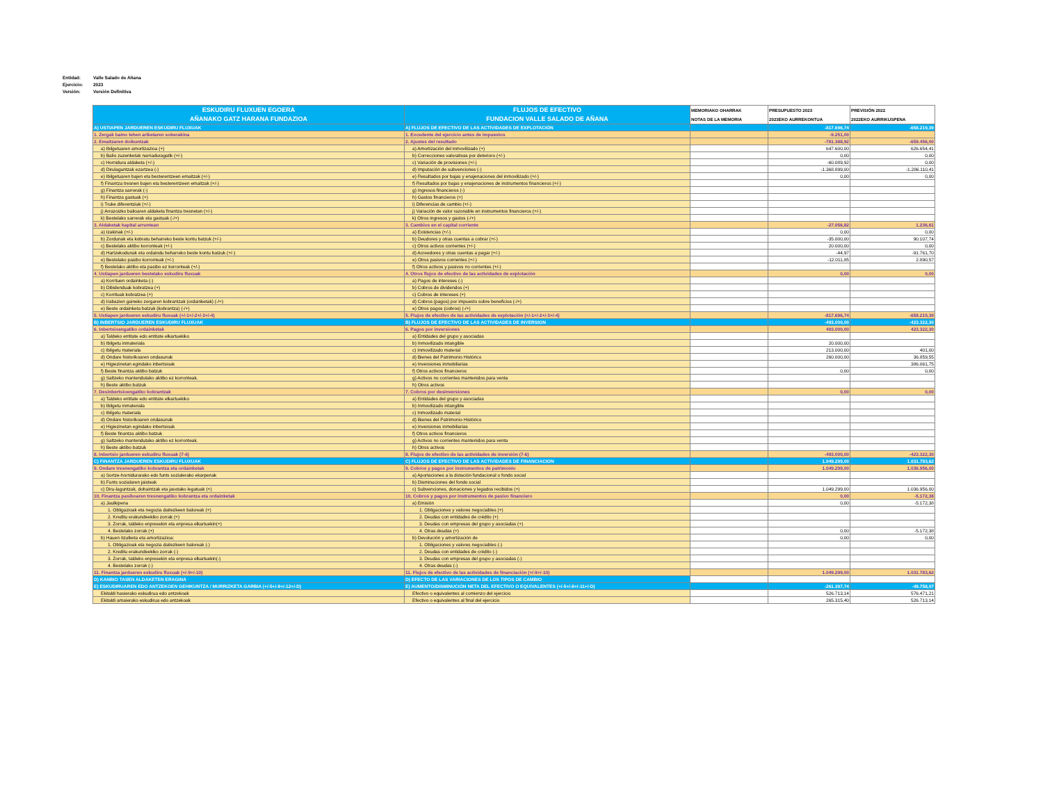Entidad: Valle Salado de Añana
Ejercicio: 2023
Versión: Versión Definitiva
| ESKUDIRU FLUXUEN EGOERA AÑANAKO GATZ HARANA FUNDAZIOA | FLUJOS DE EFECTIVO FUNDACION VALLE SALADO DE AÑANA | MEMORIAKO OHARRAK NOTAS DE LA MEMORIA | PRESUPUESTO 2023 2023EKO AURREKONTUA | PREVISIÓN 2022 2022EKO AURRIKUSPENA |
| --- | --- | --- | --- | --- |
| A) USTIAPEN JARDUEREN ESKUDIRU FLUXUAK | A) FLUJOS DE EFECTIVO DE LAS ACTIVIDADES DE EXPLOTACIÓN | | -817.696,74 | -658.219,39 |
| 1. Zergak baino lehen ariketaren soberakina | 1. Excedente del ejercicio antes de impuestos | | -9.251,00 | |
| 2. Emaitzaren doikuntzak | 2. Ajustes del resultado | | -781.388,92 | -659.456,00 |
| a) Ibilgetuaren amortizazioa (+) | a) Amortización del inmovilizado (+) | | 647.600,00 | 626.654,41 |
| b) Balio zuzenketak narriaduragatik (+/-) | b) Correcciones valorativas por deterioro (+/-) | | 0,00 | 0,00 |
| c) Hornidura aldaketa (+/-) | c) Variación de provisiones (+/-) | | -60.089,92 | 0,00 |
| d) Dirulaguntzak ezartzea (-) | d) Imputación de subvenciones (-) | | -1.368.899,00 | -1.286.110,41 |
| e) Ibilgetuaren bajen eta besterentzeen emaitzak (+/-) | e) Resultados por bajas y enajenaciones del inmovilizado (+/-) | | 0,00 | 0,00 |
| f) Finantza tresnen bajen eta besterentzeen emaitzak (+/-) | f) Resultados por bajas y enajenaciones de instrumentos financieros (+/-) | | | |
| g) Finantza sarrerak (-) | g) Ingresos financieros (-) | | | |
| h) Finantza gastuak (+) | h) Gastos financieros (+) | | | |
| i) Truke diferentziak (+/-) | i) Diferencias de cambio (+/-) | | | |
| j) Arrazoizko balioaren aldaketa finantza tresnetan (+/-) | j) Variación de valor razonable en instrumentos financieros (+/-) | | | |
| k) Bestelako sarrerak eta gastuak (-/+) | k) Otros ingresos y gastos (-/+) | | | |
| 3. Aldaketak kapital arruntean | 3. Cambios en el capital corriente | | -27.056,82 | 1.236,61 |
| a) Izakinak (+/-) | a) Existencias (+/-) | | 0,00 | 0,00 |
| b) Zordunak eta kobratu beharreko beste kontu batzuk (+/-) | b) Deudores y otras cuentas a cobrar (+/-) | | -35.000,00 | 90.107,74 |
| c) Bestelako aktibo korronteak (+/-) | c) Otros activos corrientes (+/-) | | 20.000,00 | 0,00 |
| d) Hartzekodunak eta ordaindu beharreko beste kontu batzuk (+/-) | d) Acreedores y otras cuentas a pagar (+/-) | | -44,97 | -91.761,70 |
| e) Bestelako pasibo korronteak (+/-) | e) Otros pasivos corrientes (+/-) | | -12.011,85 | 2.890,57 |
| f) Bestelako aktibo eta pasibo ez korronteak (+/-) | f) Otros activos y pasivos no corrientes (+/-) | | | |
| 4. Ustiapen jardueren bestelako eskudiru fluxuak | 4. Otros flujos de efectivo de las actividades de explotación | | 0,00 | 0,00 |
| a) Korrituen ordainketa (-) | a) Pagos de intereses (-) | | | |
| b) Dibidenduak kobratzea (+) | b) Cobros de dividendos (+) | | | |
| c) Korrituak kobratzea (+) | c) Cobros de intereses (+) | | | |
| d) Irabazien gaineko zergaren kobrantzak (ordainketak) (-/+) | d) Cobros (pagos) por impuesto sobre beneficios (-/+) | | | |
| e) Beste ordainketa batzuk (kobrantza) (-/+) | e) Otros pagos (cobros) (-/+) | | | |
| 5. Ustiapen jardueren eskudiru fluxuak (+/-1+/-2+/-3+/-4) | 5. Flujos de efectivo de las actividades de explotación (+/-1+/-2+/-3+/-4) | | -817.696,74 | -658.219,39 |
| B) INBERTSIO JARDUEREN ESKUDIRU FLUXUAK | B) FLUJOS DE EFECTIVO DE LAS ACTIVIDADES DE INVERSION | | -493.000,00 | -423.322,30 |
| 6. Inbertsioengatiko ordainketak | 6. Pagos por inversiones | | 493.000,00 | 423.322,30 |
| a) Taldeko entitate edo entitate elkartuekiko | a) Entidades del grupo y asociadas | | | |
| b) Ibilgetu inmateriala | b) Inmovilizado intangible | | 20.000,00 | |
| c) Ibilgetu materiala | c) Inmovilizado material | | 213.000,00 | 401,00 |
| d) Ondare historikoaren ondasunak | d) Bienes del Patrimonio Histórico | | 260.000,00 | 36.859,55 |
| e) Higiezinetan egindako inbertsioak | e) Inversiones inmobiliarias | | | 386.061,75 |
| f) Beste finantza aktibo batzuk | f) Otros activos financieros | | 0,00 | 0,00 |
| g) Saltzeko mantendutako aktibo ez korronteak. | g) Activos no corrientes mantenidos para venta | | | |
| h) Beste aktibo batzuk | h) Otros activos | | | |
| 7. Desinbertsioengatiko kobrantzak | 7. Cobros por desinversiones | | 0,00 | 0,00 |
| a) Taldeko entitate edo entitate elkartuekiko | a) Entidades del grupo y asociadas | | | |
| b) Ibilgetu inmateriala | b) Inmovilizado intangible | | | |
| c) Ibilgetu materiala | c) Inmovilizado material | | | |
| d) Ondare historikoaren ondasunak | d) Bienes del Patrimonio Histórico | | | |
| e) Higiezinetan egindako inbertsioak | e) Inversiones inmobiliarias | | | |
| f) Beste finantza aktibo batzuk | f) Otros activos financieros | | | |
| g) Saltzeko mantendutako aktibo ez korronteak. | g) Activos no corrientes mantenidos para venta | | | |
| h) Beste aktibo batzuk | h) Otros activos | | | |
| 8. Inbertsio jardueren eskudiru fluxuak (7-6) | 8. Flujos de efectivo de las actividades de inversión (7-6) | | -493.000,00 | -423.322,30 |
| C) FINANTZA JARDUEREN ESKUDIRU FLUXUAK | C) FLUJOS DE EFECTIVO DE LAS ACTIVIDADES DE FINANCIACION | | 1.049.299,00 | 1.031.783,62 |
| 9. Ondare tresnengatiko kobrantza eta ordainketak | 9. Cobros y pagos por instrumentos de patrimonio | | 1.049.299,00 | 1.036.956,00 |
| a) Sortze-hornidurarako edo funts sozialerako ekarpenak | a) Aportaciones a la dotación fundacional o fondo social | | | |
| b) Funts sozialaren jaisteak | b) Disminuciones del fondo social | | | |
| c) Diru-laguntzak, dohaintzak eta jasotako legatuak (+) | c) Subvenciones, donaciones y legados recibidos (+) | | 1.049.299,00 | 1.036.956,00 |
| 10. Finantza pasiboaren tresnengatiko kobrantza eta ordainketak | 10. Cobros y pagos por instrumentos de pasivo financiero | | 0,00 | -5.172,38 |
| a) Jaulkipena | a) Emisión | | 0,00 | -5.172,38 |
| 1. Obligazioak eta negozia daitezkeen baloreak (+) | 1. Obligaciones y valores negociables (+) | | | |
| 2. Kreditu erakundeekiko zorrak (+) | 2. Deudas con entidades de crédito (+) | | | |
| 3. Zorrak, taldeko enpresekin eta enpresa elkartuekin(+) | 3. Deudas con empresas del grupo y asociadas (+) | | | |
| 4. Bestelako zorrak (+) | 4. Otras deudas (+) | | 0,00 | -5.172,38 |
| b) Hauen itzulketa eta amortizazioa: | b) Devolución y amortización de | | 0,00 | 0,00 |
| 1. Obligazioak eta negozia daitezkeen baloreak (-) | 1. Obligaciones y valores negociables (-) | | | |
| 2. Kreditu erakundeekiko zorrak (-) | 2. Deudas con entidades de crédito (-) | | | |
| 3. Zorrak, taldeko enpresekin eta enpresa elkartuekin(-) | 3. Deudas con empresas del grupo y asociadas (-) | | | |
| 4. Bestelako zorrak (-) | 4. Otras deudas (-) | | | |
| 11. Finantza jardueren eskudiru fluxuak (+/-9+/-10) | 11. Flujos de efectivo de las actividades de financiación (+/-9+/-10) | | 1.049.299,00 | 1.031.783,62 |
| D) KANBIO TASEN ALDAKETEN ERAGINA | D) EFECTO DE LAS VARIACIONES DE LOS TIPOS DE CAMBIO | | | |
| E) ESKUDIRUAREN EDO ANTZEKOEN GEHIKUNTZA / MURRIZKETA GARBIA (+/-5+/-8+/-12+/-D) | E) AUMENTO/DISMINUCIÓN NETA DEL EFECTIVO O EQUIVALENTES (+/-5+/-8+/-11+/-D) | | -261.397,74 | -49.758,07 |
| Ekitaldi hasierako eskudirua edo antzekoak | Efectivo o equivalentes al comienzo del ejercicio | | 526.713,14 | 576.471,21 |
| Ekitaldi amaierako eskudirua edo antzekoak | Efectivo o equivalentes al final del ejercicio | | 265.315,40 | 526.713,14 |